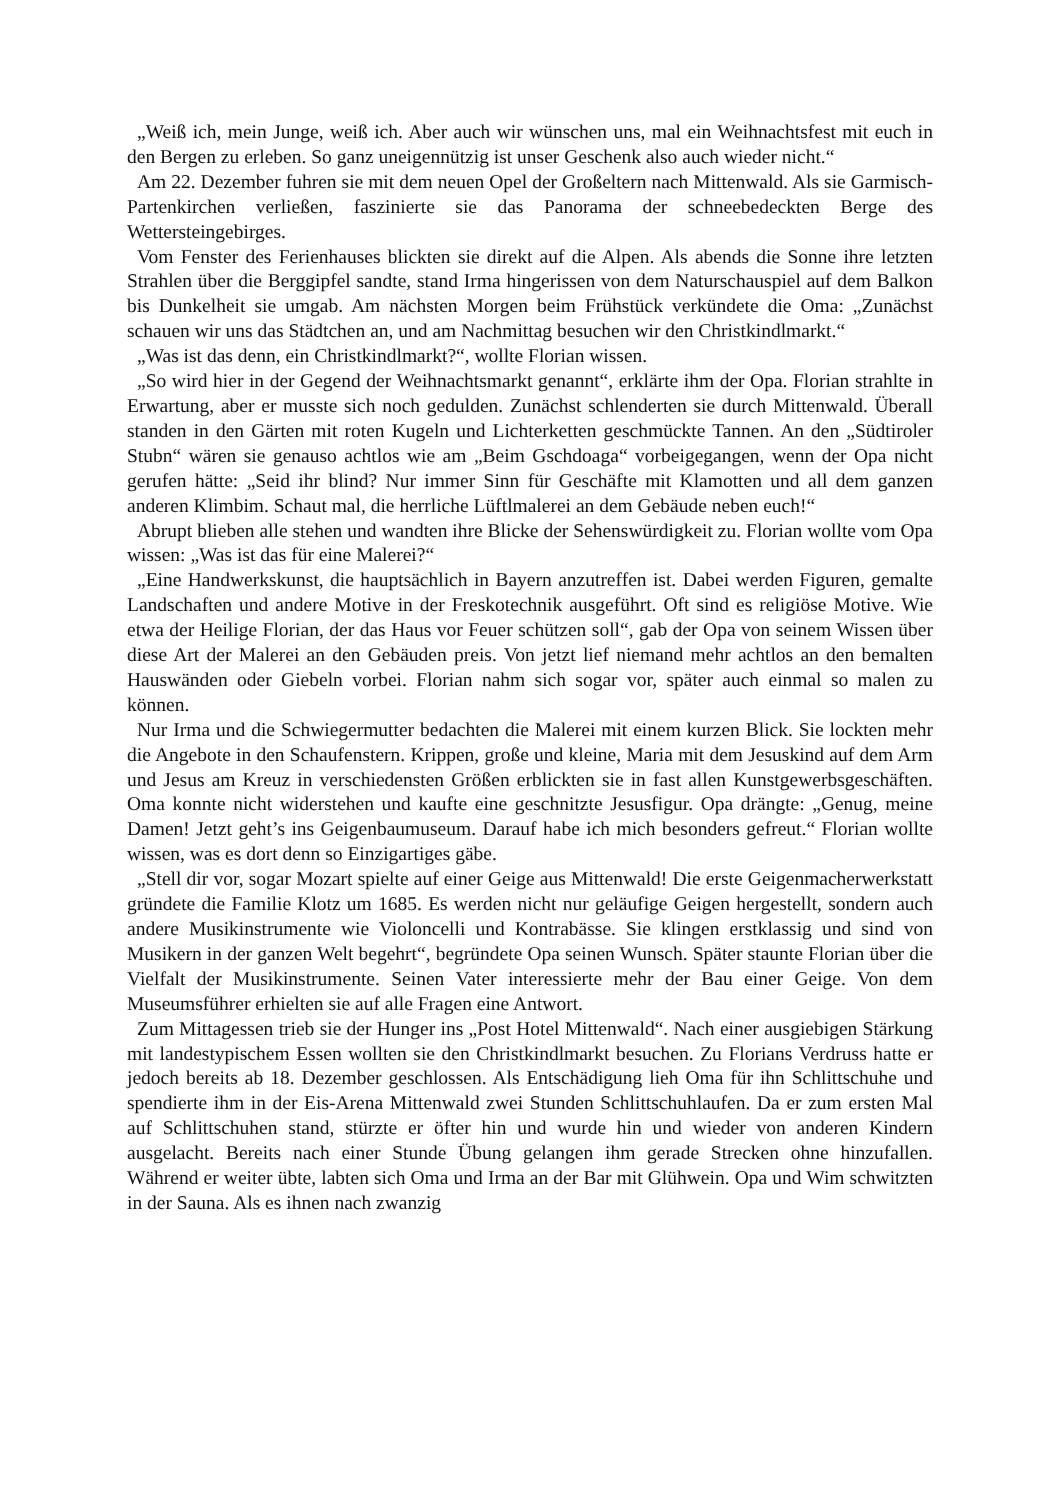„Weiß ich, mein Junge, weiß ich. Aber auch wir wünschen uns, mal ein Weihnachtsfest mit euch in den Bergen zu erleben. So ganz uneigennützig ist unser Geschenk also auch wieder nicht.“
Am 22. Dezember fuhren sie mit dem neuen Opel der Großeltern nach Mittenwald. Als sie Garmisch-Partenkirchen verließen, faszinierte sie das Panorama der schneebedeckten Berge des Wettersteingebirges.
Vom Fenster des Ferienhauses blickten sie direkt auf die Alpen. Als abends die Sonne ihre letzten Strahlen über die Berggipfel sandte, stand Irma hingerissen von dem Naturschauspiel auf dem Balkon bis Dunkelheit sie umgab. Am nächsten Morgen beim Frühstück verkündete die Oma: „Zunächst schauen wir uns das Städtchen an, und am Nachmittag besuchen wir den Christkindlmarkt.“
„Was ist das denn, ein Christkindlmarkt?“, wollte Florian wissen.
„So wird hier in der Gegend der Weihnachtsmarkt genannt“, erklärte ihm der Opa. Florian strahlte in Erwartung, aber er musste sich noch gedulden. Zunächst schlenderten sie durch Mittenwald. Überall standen in den Gärten mit roten Kugeln und Lichterketten geschmückte Tannen. An den „Südtiroler Stubn“ wären sie genauso achtlos wie am „Beim Gschdoaga“ vorbeigegangen, wenn der Opa nicht gerufen hätte: „Seid ihr blind? Nur immer Sinn für Geschäfte mit Klamotten und all dem ganzen anderen Klimbim. Schaut mal, die herrliche Lüftlmalerei an dem Gebäude neben euch!“
Abrupt blieben alle stehen und wandten ihre Blicke der Sehenswürdigkeit zu. Florian wollte vom Opa wissen: „Was ist das für eine Malerei?“
„Eine Handwerkskunst, die hauptsächlich in Bayern anzutreffen ist. Dabei werden Figuren, gemalte Landschaften und andere Motive in der Freskotechnik ausgeführt. Oft sind es religiöse Motive. Wie etwa der Heilige Florian, der das Haus vor Feuer schützen soll“, gab der Opa von seinem Wissen über diese Art der Malerei an den Gebäuden preis. Von jetzt lief niemand mehr achtlos an den bemalten Hauswänden oder Giebeln vorbei. Florian nahm sich sogar vor, später auch einmal so malen zu können.
Nur Irma und die Schwiegermutter bedachten die Malerei mit einem kurzen Blick. Sie lockten mehr die Angebote in den Schaufenstern. Krippen, große und kleine, Maria mit dem Jesuskind auf dem Arm und Jesus am Kreuz in verschiedensten Größen erblickten sie in fast allen Kunstgewerbsgeschäften. Oma konnte nicht widerstehen und kaufte eine geschnitzte Jesusfigur. Opa drängte: „Genug, meine Damen! Jetzt geht’s ins Geigenbaumuseum. Darauf habe ich mich besonders gefreut.“ Florian wollte wissen, was es dort denn so Einzigartiges gäbe.
„Stell dir vor, sogar Mozart spielte auf einer Geige aus Mittenwald! Die erste Geigenmacherwerkstatt gründete die Familie Klotz um 1685. Es werden nicht nur geläufige Geigen hergestellt, sondern auch andere Musikinstrumente wie Violoncelli und Kontrabässe. Sie klingen erstklassig und sind von Musikern in der ganzen Welt begehrt“, begründete Opa seinen Wunsch. Später staunte Florian über die Vielfalt der Musikinstrumente. Seinen Vater interessierte mehr der Bau einer Geige. Von dem Museumsführer erhielten sie auf alle Fragen eine Antwort.
Zum Mittagessen trieb sie der Hunger ins „Post Hotel Mittenwald“. Nach einer ausgiebigen Stärkung mit landestypischem Essen wollten sie den Christkindlmarkt besuchen. Zu Florians Verdruss hatte er jedoch bereits ab 18. Dezember geschlossen. Als Entschädigung lieh Oma für ihn Schlittschuhe und spendierte ihm in der Eis-Arena Mittenwald zwei Stunden Schlittschuhlaufen. Da er zum ersten Mal auf Schlittschuhen stand, stürzte er öfter hin und wurde hin und wieder von anderen Kindern ausgelacht. Bereits nach einer Stunde Übung gelangen ihm gerade Strecken ohne hinzufallen. Während er weiter übte, labten sich Oma und Irma an der Bar mit Glühwein. Opa und Wim schwitzten in der Sauna. Als es ihnen nach zwanzig